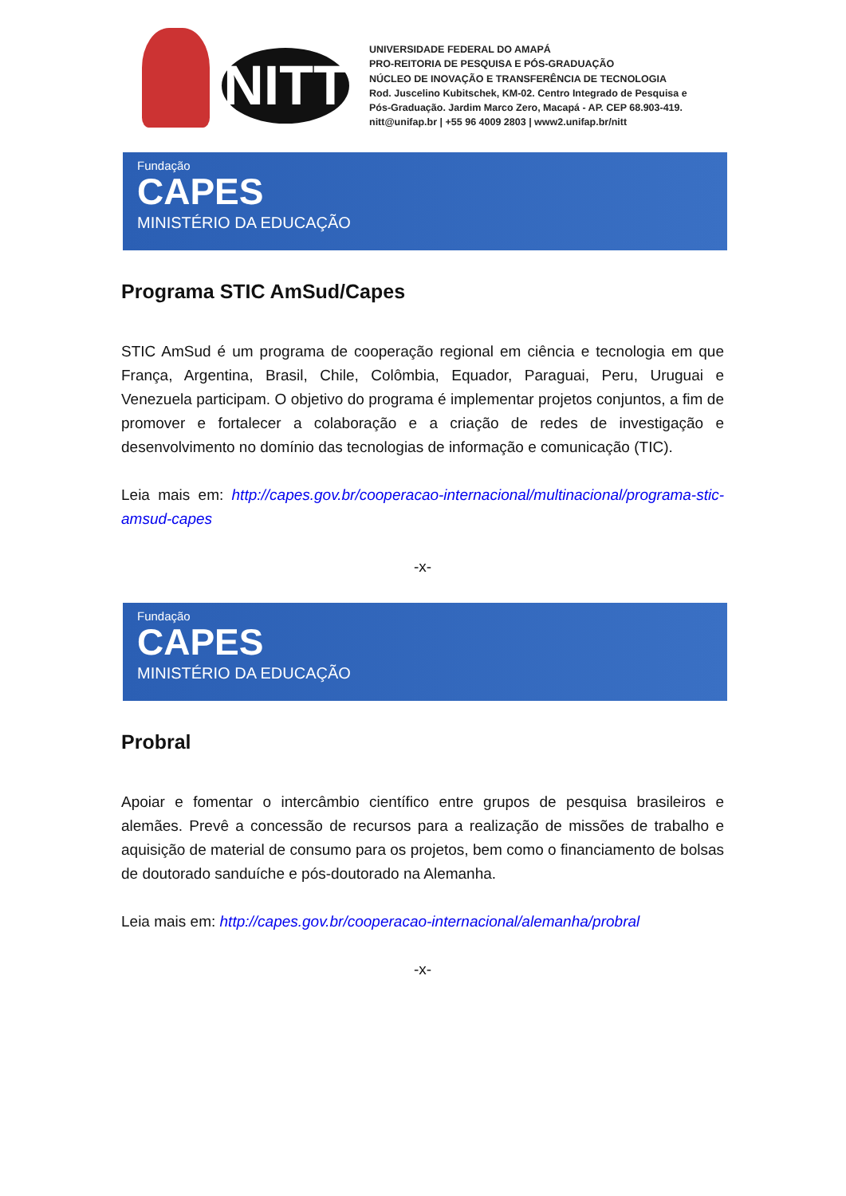NITT
UNIVERSIDADE FEDERAL DO AMAPÁ
PRO-REITORIA DE PESQUISA E PÓS-GRADUAÇÃO
NÚCLEO DE INOVAÇÃO E TRANSFERÊNCIA DE TECNOLOGIA
Rod. Juscelino Kubitschek, KM-02. Centro Integrado de Pesquisa e
Pós-Graduação. Jardim Marco Zero, Macapá - AP. CEP 68.903-419.
nitt@unifap.br | +55 96 4009 2803 | www2.unifap.br/nitt
Fundação
CAPES
MINISTÉRIO DA EDUCAÇÃO
Programa STIC AmSud/Capes
STIC AmSud é um programa de cooperação regional em ciência e tecnologia em que França, Argentina, Brasil, Chile, Colômbia, Equador, Paraguai, Peru, Uruguai e Venezuela participam. O objetivo do programa é implementar projetos conjuntos, a fim de promover e fortalecer a colaboração e a criação de redes de investigação e desenvolvimento no domínio das tecnologias de informação e comunicação (TIC).
Leia mais em: http://capes.gov.br/cooperacao-internacional/multinacional/programa-stic-amsud-capes
-x-
Fundação
CAPES
MINISTÉRIO DA EDUCAÇÃO
Probral
Apoiar e fomentar o intercâmbio científico entre grupos de pesquisa brasileiros e alemães. Prevê a concessão de recursos para a realização de missões de trabalho e aquisição de material de consumo para os projetos, bem como o financiamento de bolsas de doutorado sanduíche e pós-doutorado na Alemanha.
Leia mais em: http://capes.gov.br/cooperacao-internacional/alemanha/probral
-x-